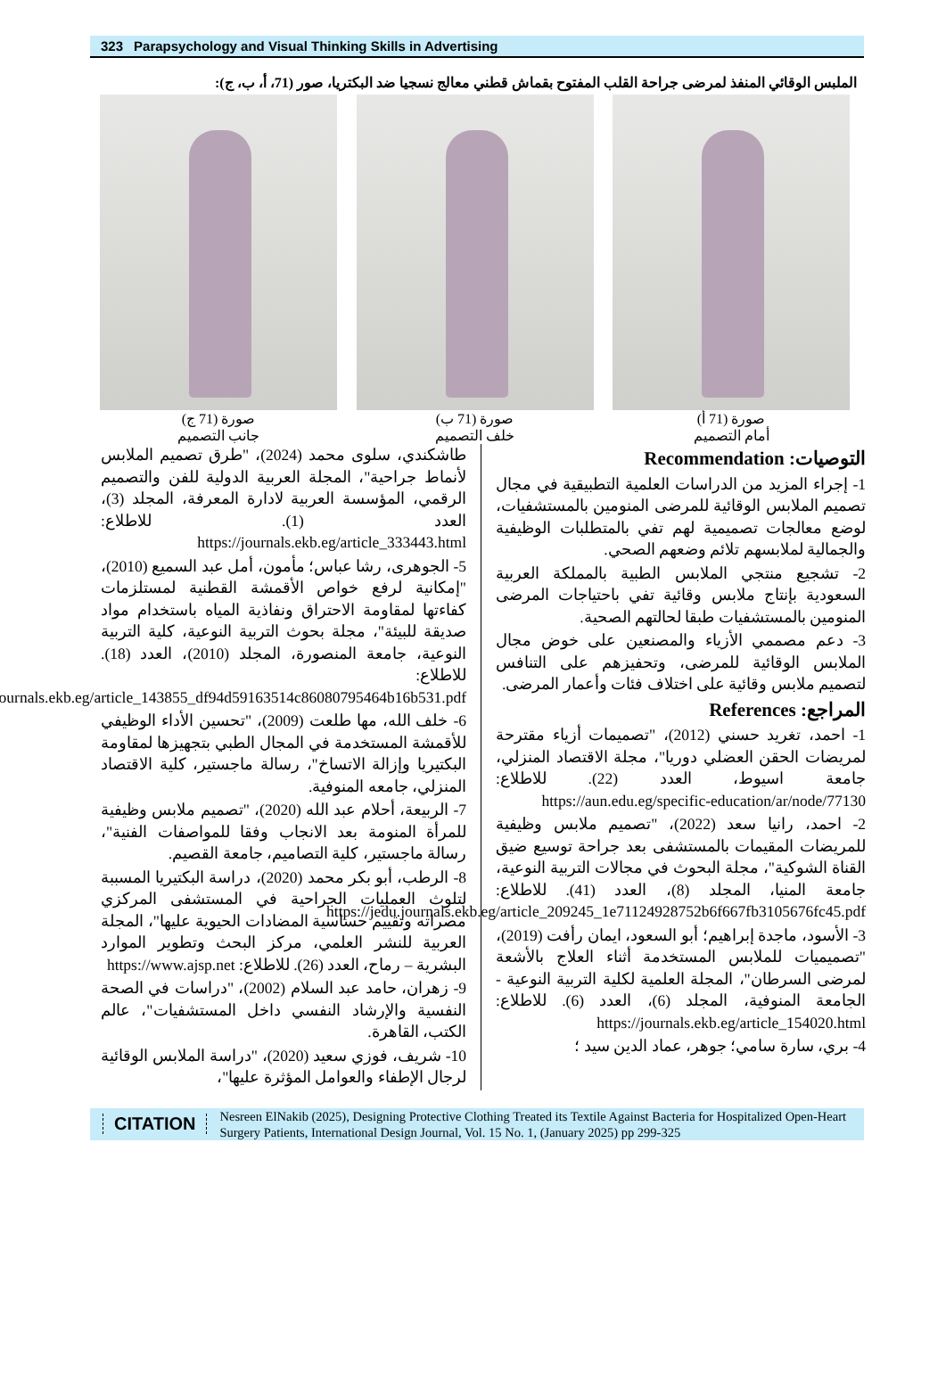323 Parapsychology and Visual Thinking Skills in Advertising
الملبس الوقائي المنفذ لمرضى جراحة القلب المفتوح بقماش قطني معالج نسجيا ضد البكتريا، صور (71، أ، ب، ج):
صورة (71 أ)
أمام التصميم
صورة (71 ب)
خلف التصميم
صورة (71 ج)
جانب التصميم
التوصيات: Recommendation
1- إجراء المزيد من الدراسات العلمية التطبيقية في مجال تصميم الملابس الوقائية للمرضى المنومين بالمستشفيات، لوضع معالجات تصميمية لهم تفي بالمتطلبات الوظيفية والجمالية لملابسهم تلائم وضعهم الصحي.
2- تشجيع منتجي الملابس الطبية بالمملكة العربية السعودية بإنتاج ملابس وقائية تفي باحتياجات المرضى المنومين بالمستشفيات طبقا لحالتهم الصحية.
3- دعم مصممي الأزياء والمصنعين على خوض مجال الملابس الوقائية للمرضى، وتحفيزهم على التنافس لتصميم ملابس وقائية على اختلاف فئات وأعمار المرضى.
المراجع: References
1- احمد، تغريد حسني (2012)، "تصميمات أزياء مقترحة لمريضات الحقن العضلي دوريا"، مجلة الاقتصاد المنزلي، جامعة اسيوط، العدد (22). للاطلاع: https://aun.edu.eg/specific-education/ar/node/77130
2- احمد، رانيا سعد (2022)، "تصميم ملابس وظيفية للمريضات المقيمات بالمستشفى بعد جراحة توسيع ضيق القناة الشوكية"، مجلة البحوث في مجالات التربية النوعية، جامعة المنيا، المجلد (8)، العدد (41). للاطلاع: https://jedu.journals.ekb.eg/article_209245_1e71124928752b6f667fb3105676fc45.pdf
3- الأسود، ماجدة إبراهيم؛ أبو السعود، ايمان رأفت (2019)، "تصميميات للملابس المستخدمة أثناء العلاج بالأشعة لمرضى السرطان"، المجلة العلمية لكلية التربية النوعية - الجامعة المنوفية، المجلد (6)، العدد (6). للاطلاع: https://journals.ekb.eg/article_154020.html
4- بري، سارة سامي؛ جوهر، عماد الدين سيد ؛
طاشكندي، سلوى محمد (2024)، "طرق تصميم الملابس لأنماط جراحية"، المجلة العربية الدولية للفن والتصميم الرقمي، المؤسسة العربية لادارة المعرفة، المجلد (3)، العدد (1). للاطلاع: https://journals.ekb.eg/article_333443.html
5- الجوهرى، رشا عباس؛ مأمون، أمل عبد السميع (2010)، "إمكانية لرفع خواص الأقمشة القطنية لمستلزمات كفاءتها لمقاومة الاحتراق ونفاذية المياه باستخدام مواد صديقة للبيئة"، مجلة بحوث التربية النوعية، كلية التربية النوعية، جامعة المنصورة، المجلد (2010)، العدد (18). للاطلاع: https://journals.ekb.eg/article_143855_df94d59163514c86080795464b16b531.pdf
6- خلف الله، مها طلعت (2009)، "تحسين الأداء الوظيفي للأقمشة المستخدمة في المجال الطبي بتجهيزها لمقاومة البكتيريا وإزالة الاتساخ"، رسالة ماجستير، كلية الاقتصاد المنزلي، جامعه المنوفية.
7- الربيعة، أحلام عبد الله (2020)، "تصميم ملابس وظيفية للمرأة المنومة بعد الانجاب وفقا للمواصفات الفنية"، رسالة ماجستير، كلية التصاميم، جامعة القصيم.
8- الرطب، أبو بكر محمد (2020)، دراسة البكتيريا المسببة لتلوث العمليات الجراحية في المستشفى المركزي مصراته وتقييم حساسية المضادات الحيوية عليها"، المجلة العربية للنشر العلمي، مركز البحث وتطوير الموارد البشرية – رماح، العدد (26). للاطلاع: https://www.ajsp.net
9- زهران، حامد عبد السلام (2002)، "دراسات في الصحة النفسية والإرشاد النفسي داخل المستشفيات"، عالم الكتب، القاهرة.
10- شريف، فوزي سعيد (2020)، "دراسة الملابس الوقائية لرجال الإطفاء والعوامل المؤثرة عليها"،
CITATION
Nesreen ElNakib (2025), Designing Protective Clothing Treated its Textile Against Bacteria for Hospitalized Open-Heart Surgery Patients, International Design Journal, Vol. 15 No. 1, (January 2025) pp 299-325